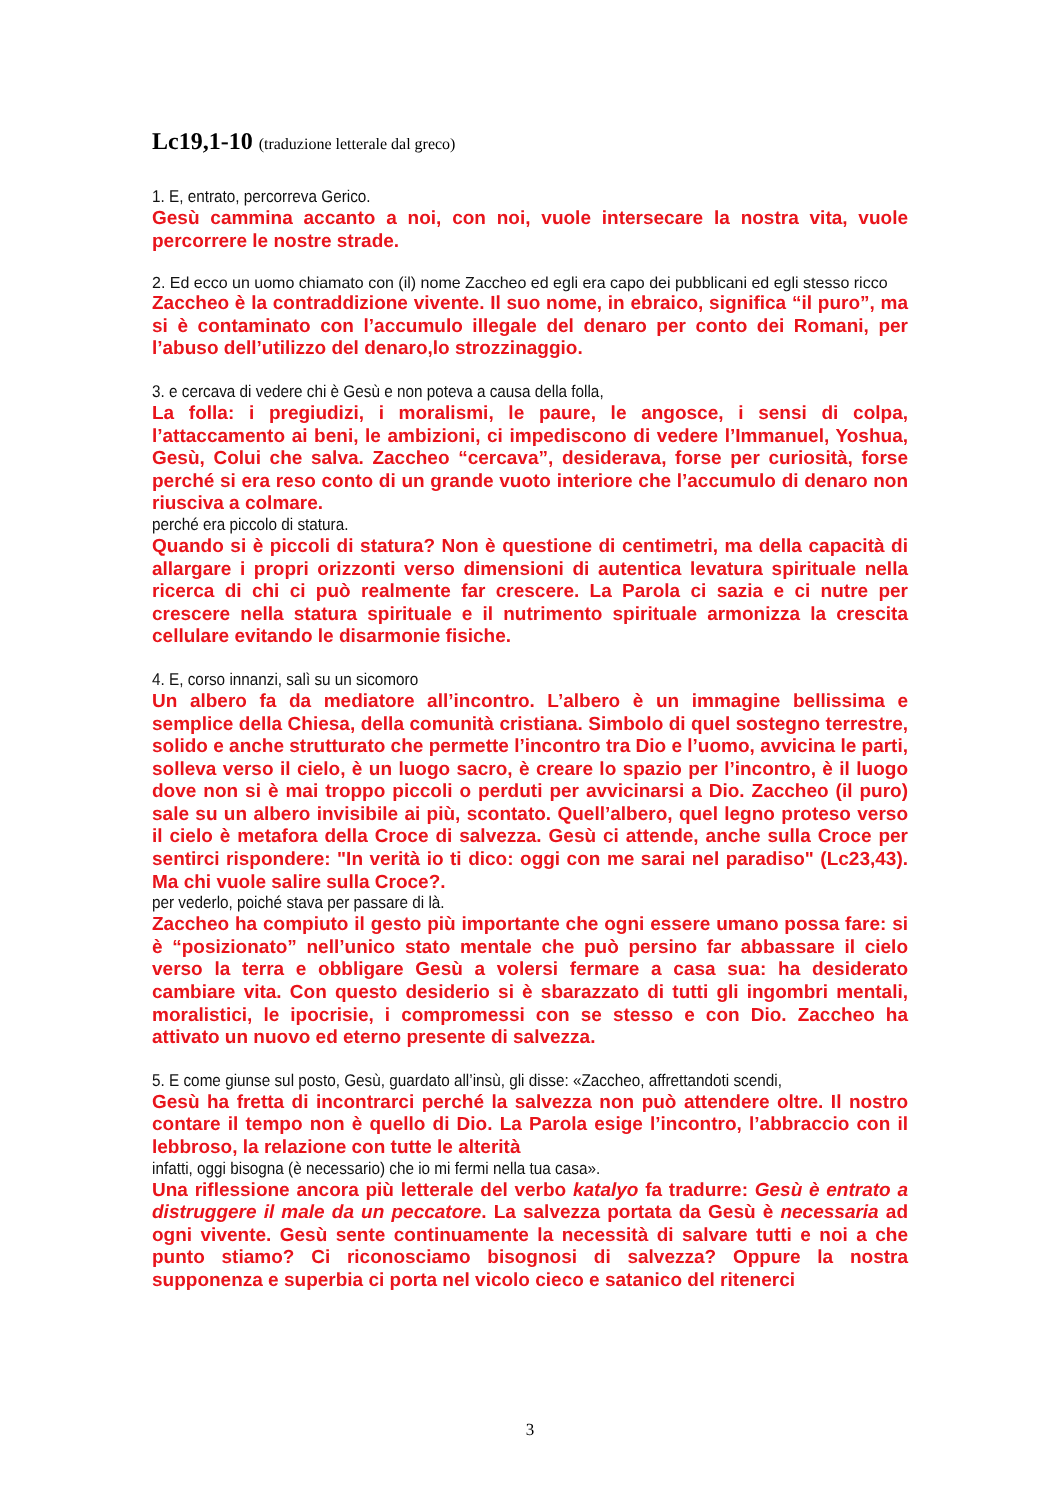Lc19,1-10 (traduzione letterale dal greco)
1. E, entrato, percorreva Gerico.
Gesù cammina accanto a noi, con noi, vuole intersecare la nostra vita, vuole percorrere le nostre strade.
2. Ed ecco un uomo chiamato con (il) nome Zaccheo ed egli era capo dei pubblicani ed egli stesso ricco
Zaccheo è la contraddizione vivente. Il suo nome, in ebraico, significa “il puro”, ma si è contaminato con l’accumulo illegale del denaro per conto dei Romani, per l’abuso dell’utilizzo del denaro,lo strozzinaggio.
3. e cercava di vedere chi è Gesù e non poteva a causa della folla,
La folla: i pregiudizi, i moralismi, le paure, le angosce, i sensi di colpa, l’attaccamento ai beni, le ambizioni, ci impediscono di vedere l’Immanuel, Yoshua, Gesù, Colui che salva. Zaccheo “cercava”, desiderava, forse per curiosità, forse perché si era reso conto di un grande vuoto interiore che l’accumulo di denaro non riusciva a colmare.
perché era piccolo di statura.
Quando si è piccoli di statura? Non è questione di centimetri, ma della capacità di allargare i propri orizzonti verso dimensioni di autentica levatura spirituale nella ricerca di chi ci può realmente far crescere. La Parola ci sazia e ci nutre per crescere nella statura spirituale e il nutrimento spirituale armonizza la crescita cellulare evitando le disarmonie fisiche.
4. E, corso innanzi, salì su un sicomoro
Un albero fa da mediatore all’incontro. L’albero è un immagine bellissima e semplice della Chiesa, della comunità cristiana. Simbolo di quel sostegno terrestre, solido e anche strutturato che permette l’incontro tra Dio e l’uomo, avvicina le parti, solleva verso il cielo, è un luogo sacro, è creare lo spazio per l’incontro, è il luogo dove non si è mai troppo piccoli o perduti per avvicinarsi a Dio. Zaccheo (il puro) sale su un albero invisibile ai più, scontato. Quell’albero, quel legno proteso verso il cielo è metafora della Croce di salvezza. Gesù ci attende, anche sulla Croce per sentirci rispondere: "In verità io ti dico: oggi con me sarai nel paradiso" (Lc23,43). Ma chi vuole salire sulla Croce?.
per vederlo, poiché stava per passare di là.
Zaccheo ha compiuto il gesto più importante che ogni essere umano possa fare: si è “posizionato” nell’unico stato mentale che può persino far abbassare il cielo verso la terra e obbligare Gesù a volersi fermare a casa sua: ha desiderato cambiare vita. Con questo desiderio si è sbarazzato di tutti gli ingombri mentali, moralistici, le ipocrisie, i compromessi con se stesso e con Dio. Zaccheo ha attivato un nuovo ed eterno presente di salvezza.
5. E come giunse sul posto, Gesù, guardato all’insù, gli disse: «Zaccheo, affrettandoti scendi,
Gesù ha fretta di incontrarci perché la salvezza non può attendere oltre. Il nostro contare il tempo non è quello di Dio. La Parola esige l’incontro, l’abbraccio con il lebbroso, la relazione con tutte le alterità
infatti, oggi bisogna (è necessario) che io mi fermi nella tua casa».
Una riflessione ancora più letterale del verbo katalyo fa tradurre: Gesù è entrato a distruggere il male da un peccatore. La salvezza portata da Gesù è necessaria ad ogni vivente. Gesù sente continuamente la necessità di salvare tutti e noi a che punto stiamo? Ci riconosciamo bisognosi di salvezza? Oppure la nostra supponenza e superbia ci porta nel vicolo cieco e satanico del ritenerci
3